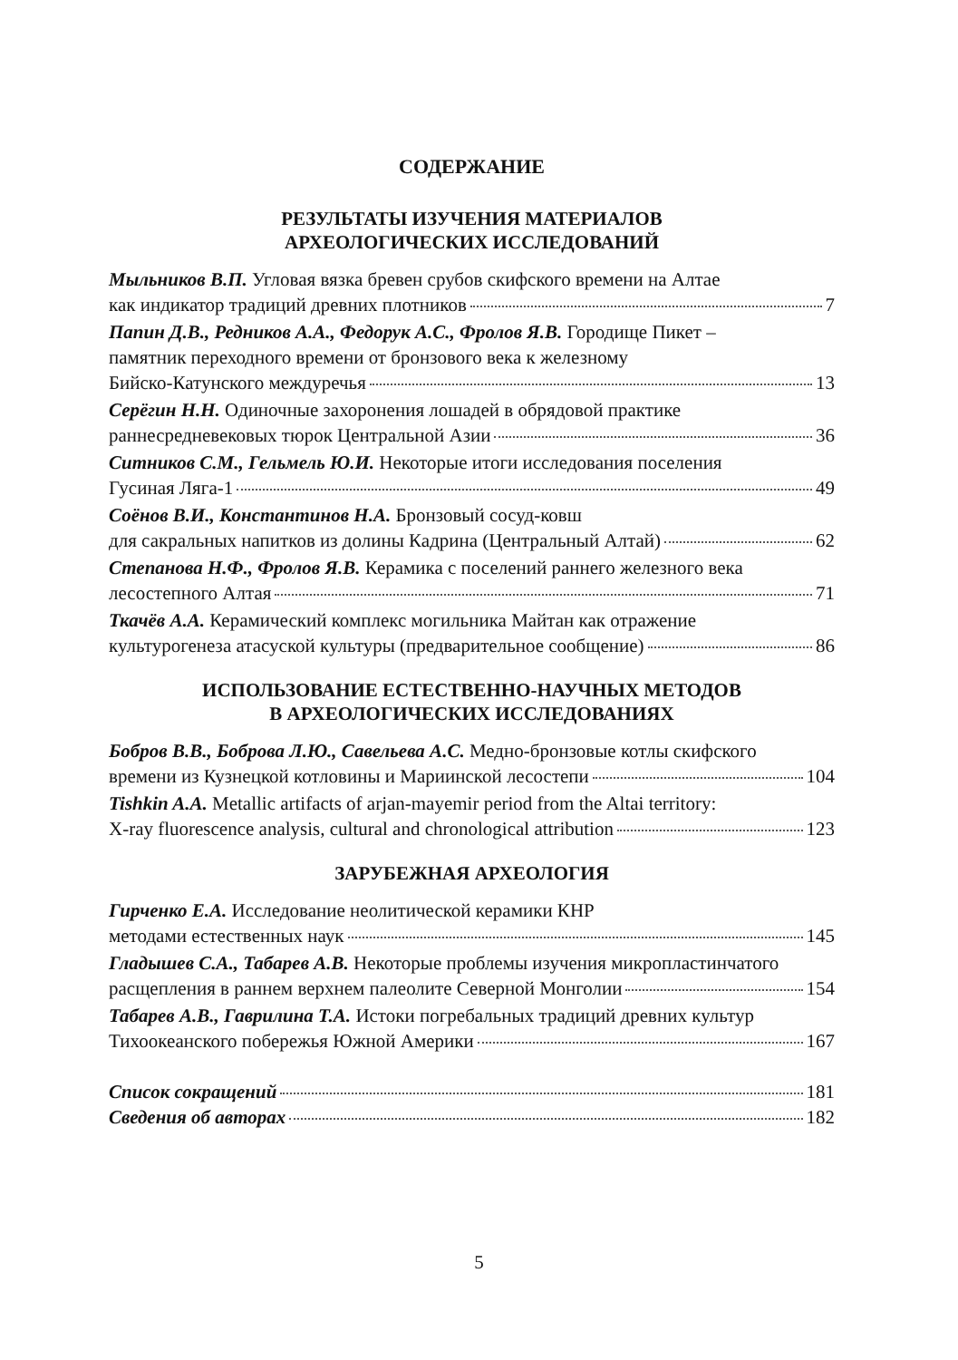СОДЕРЖАНИЕ
РЕЗУЛЬТАТЫ ИЗУЧЕНИЯ МАТЕРИАЛОВ
АРХЕОЛОГИЧЕСКИХ ИССЛЕДОВАНИЙ
Мыльников В.П. Угловая вязка бревен срубов скифского времени на Алтае
как индикатор традиций древних плотников 7
Папин Д.В., Редников А.А., Федорук А.С., Фролов Я.В. Городище Пикет –
памятник переходного времени от бронзового века к железному
Бийско-Катунского междуречья 13
Серёгин Н.Н. Одиночные захоронения лошадей в обрядовой практике
раннесредневековых тюрок Центральной Азии 36
Ситников С.М., Гельмель Ю.И. Некоторые итоги исследования поселения
Гусиная Ляга-1 49
Соёнов В.И., Константинов Н.А. Бронзовый сосуд-ковш
для сакральных напитков из долины Кадрина (Центральный Алтай) 62
Степанова Н.Ф., Фролов Я.В. Керамика с поселений раннего железного века
лесостепного Алтая 71
Ткачёв А.А. Керамический комплекс могильника Майтан как отражение
культурогенеза атасуской культуры (предварительное сообщение) 86
ИСПОЛЬЗОВАНИЕ ЕСТЕСТВЕННО-НАУЧНЫХ МЕТОДОВ
В АРХЕОЛОГИЧЕСКИХ ИССЛЕДОВАНИЯХ
Бобров В.В., Боброва Л.Ю., Савельева А.С. Медно-бронзовые котлы скифского
времени из Кузнецкой котловины и Мариинской лесостепи 104
Tishkin A.A. Metallic artifacts of arjan-mayemir period from the Altai territory:
X-ray fluorescence analysis, cultural and chronological attribution 123
ЗАРУБЕЖНАЯ АРХЕОЛОГИЯ
Гирченко Е.А. Исследование неолитической керамики КНР
методами естественных наук 145
Гладышев С.А., Табарев А.В. Некоторые проблемы изучения микропластинчатого
расщепления в раннем верхнем палеолите Северной Монголии 154
Табарев А.В., Гаврилина Т.А. Истоки погребальных традиций древних культур
Тихоокеанского побережья Южной Америки 167
Список сокращений 181
Сведения об авторах 182
5